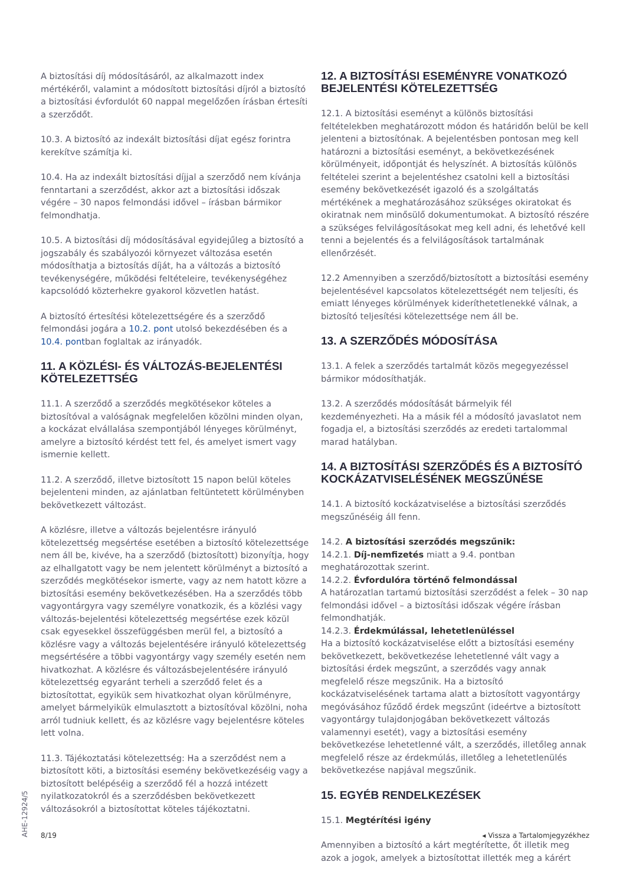A biztosítási díj módosításáról, az alkalmazott index mértékéről, valamint a módosított biztosítási díjról a biztosító a biztosítási évfordulót 60 nappal megelőzően írásban értesíti a szerződőt.
10.3. A biztosító az indexált biztosítási díjat egész forintra kerekítve számítja ki.
10.4. Ha az indexált biztosítási díjjal a szerződő nem kívánja fenntartani a szerződést, akkor azt a biztosítási időszak végére – 30 napos felmondási idővel – írásban bármikor felmondhatja.
10.5. A biztosítási díj módosításával egyidejűleg a biztosító a jogszabály és szabályozói környezet változása esetén módosíthatja a biztosítás díját, ha a változás a biztosító tevékenységére, működési feltételeire, tevékenységéhez kapcsolódó közterhekre gyakorol közvetlen hatást.
A biztosító értesítési kötelezettségére és a szerződő felmondási jogára a 10.2. pont utolsó bekezdésében és a 10.4. pontban foglaltak az irányadók.
11. A KÖZLÉSI- ÉS VÁLTOZÁS-BEJELENTÉSI KÖTELEZETTSÉG
11.1. A szerződő a szerződés megkötésekor köteles a biztosítóval a valóságnak megfelelően közölni minden olyan, a kockázat elvállalása szempontjából lényeges körülményt, amelyre a biztosító kérdést tett fel, és amelyet ismert vagy ismernie kellett.
11.2. A szerződő, illetve biztosított 15 napon belül köteles bejelenteni minden, az ajánlatban feltüntetett körülményben bekövetkezett változást.
A közlésre, illetve a változás bejelentésre irányuló kötelezettség megsértése esetében a biztosító kötelezettsége nem áll be, kivéve, ha a szerződő (biztosított) bizonyítja, hogy az elhallgatott vagy be nem jelentett körülményt a biztosító a szerződés megkötésekor ismerte, vagy az nem hatott közre a biztosítási esemény bekövetkezésében. Ha a szerződés több vagyontárgyra vagy személyre vonatkozik, és a közlési vagy változás-bejelentési kötelezettség megsértése ezek közül csak egyesekkel összefüggésben merül fel, a biztosító a közlésre vagy a változás bejelentésére irányuló kötelezettség megsértésére a többi vagyontárgy vagy személy esetén nem hivatkozhat. A közlésre és változásbejelentésére irányuló kötelezettség egyaránt terheli a szerződő felet és a biztosítottat, egyikük sem hivatkozhat olyan körülményre, amelyet bármelyikük elmulasztott a biztosítóval közölni, noha arról tudniuk kellett, és az közlésre vagy bejelentésre köteles lett volna.
11.3. Tájékoztatási kötelezettség: Ha a szerződést nem a biztosított köti, a biztosítási esemény bekövetkezéséig vagy a biztosított belépéséig a szerződő fél a hozzá intézett nyilatkozatokról és a szerződésben bekövetkezett változásokról a biztosítottat köteles tájékoztatni.
12. A BIZTOSÍTÁSI ESEMÉNYRE VONATKOZÓ BEJELENTÉSI KÖTELEZETTSÉG
12.1. A biztosítási eseményt a különös biztosítási feltételekben meghatározott módon és határidőn belül be kell jelenteni a biztosítónak. A bejelentésben pontosan meg kell határozni a biztosítási eseményt, a bekövetkezésének körülményeit, időpontját és helyszínét. A biztosítás különös feltételei szerint a bejelentéshez csatolni kell a biztosítási esemény bekövetkezését igazoló és a szolgáltatás mértékének a meghatározásához szükséges okiratokat és okiratnak nem minősülő dokumentumokat. A biztosító részére a szükséges felvilágosításokat meg kell adni, és lehetővé kell tenni a bejelentés és a felvilágosítások tartalmának ellenőrzését.
12.2 Amennyiben a szerződő/biztosított a biztosítási esemény bejelentésével kapcsolatos kötelezettségét nem teljesíti, és emiatt lényeges körülmények kideríthetetlenekké válnak, a biztosító teljesítési kötelezettsége nem áll be.
13. A SZERZŐDÉS MÓDOSÍTÁSA
13.1. A felek a szerződés tartalmát közös megegyezéssel bármikor módosíthatják.
13.2. A szerződés módosítását bármelyik fél kezdeményezheti. Ha a másik fél a módosító javaslatot nem fogadja el, a biztosítási szerződés az eredeti tartalommal marad hatályban.
14. A BIZTOSÍTÁSI SZERZŐDÉS ÉS A BIZTOSÍTÓ KOCKÁZATVISELÉSÉNEK MEGSZŰNÉSE
14.1. A biztosító kockázatviselése a biztosítási szerződés megszűnéséig áll fenn.
14.2. A biztosítási szerződés megszűnik:
14.2.1. Díj-nemfizetés miatt a 9.4. pontban meghatározottak szerint.
14.2.2. Évfordulóra történő felmondással
A határozatlan tartamú biztosítási szerződést a felek – 30 nap felmondási idővel – a biztosítási időszak végére írásban felmondhatják.
14.2.3. Érdekmúlással, lehetetlenüléssel
Ha a biztosító kockázatviselése előtt a biztosítási esemény bekövetkezett, bekövetkezése lehetetlenné vált vagy a biztosítási érdek megszűnt, a szerződés vagy annak megfelelő része megszűnik. Ha a biztosító kockázatviselésének tartama alatt a biztosított vagyontárgy megóvásához fűződő érdek megszűnt (ideértve a biztosított vagyontárgy tulajdonjogában bekövetkezett változás valamennyi esetét), vagy a biztosítási esemény bekövetkezése lehetetlenné vált, a szerződés, illetőleg annak megfelelő része az érdekmúlás, illetőleg a lehetetlenülés bekövetkezése napjával megszűnik.
15. EGYÉB RENDELKEZÉSEK
15.1. Megtérítési igény
Amennyiben a biztosító a kárt megtérítette, őt illetik meg azok a jogok, amelyek a biztosítottat illették meg a kárért
AHE-12924/5
8/19 ◂ Vissza a Tartalomjegyzékhez